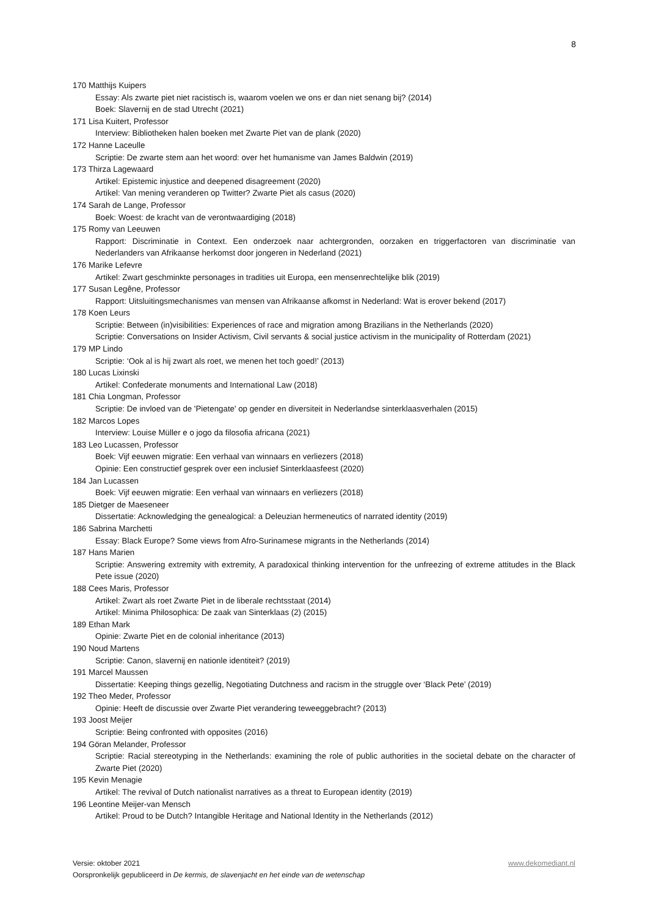8
170 Matthijs Kuipers
Essay: Als zwarte piet niet racistisch is, waarom voelen we ons er dan niet senang bij? (2014)
Boek: Slavernij en de stad Utrecht (2021)
171 Lisa Kuitert, Professor
Interview: Bibliotheken halen boeken met Zwarte Piet van de plank (2020)
172 Hanne Laceulle
Scriptie: De zwarte stem aan het woord: over het humanisme van James Baldwin (2019)
173 Thirza Lagewaard
Artikel: Epistemic injustice and deepened disagreement (2020)
Artikel: Van mening veranderen op Twitter? Zwarte Piet als casus (2020)
174 Sarah de Lange, Professor
Boek: Woest: de kracht van de verontwaardiging (2018)
175 Romy van Leeuwen
Rapport: Discriminatie in Context. Een onderzoek naar achtergronden, oorzaken en triggerfactoren van discriminatie van Nederlanders van Afrikaanse herkomst door jongeren in Nederland (2021)
176 Marike Lefevre
Artikel: Zwart geschminkte personages in tradities uit Europa, een mensenrechtelijke blik (2019)
177 Susan Legêne, Professor
Rapport: Uitsluitingsmechanismes van mensen van Afrikaanse afkomst in Nederland: Wat is erover bekend (2017)
178 Koen Leurs
Scriptie: Between (in)visibilities: Experiences of race and migration among Brazilians in the Netherlands (2020)
Scriptie: Conversations on Insider Activism, Civil servants & social justice activism in the municipality of Rotterdam (2021)
179 MP Lindo
Scriptie: ‘Ook al is hij zwart als roet, we menen het toch goed!’ (2013)
180 Lucas Lixinski
Artikel: Confederate monuments and International Law (2018)
181 Chia Longman, Professor
Scriptie: De invloed van de 'Pietengate' op gender en diversiteit in Nederlandse sinterklaasverhalen (2015)
182 Marcos Lopes
Interview: Louise Müller e o jogo da filosofia africana (2021)
183 Leo Lucassen, Professor
Boek: Vijf eeuwen migratie: Een verhaal van winnaars en verliezers (2018)
Opinie: Een constructief gesprek over een inclusief Sinterklaasfeest (2020)
184 Jan Lucassen
Boek: Vijf eeuwen migratie: Een verhaal van winnaars en verliezers (2018)
185 Dietger de Maeseneer
Dissertatie: Acknowledging the genealogical: a Deleuzian hermeneutics of narrated identity (2019)
186 Sabrina Marchetti
Essay: Black Europe? Some views from Afro-Surinamese migrants in the Netherlands (2014)
187 Hans Marien
Scriptie: Answering extremity with extremity, A paradoxical thinking intervention for the unfreezing of extreme attitudes in the Black Pete issue (2020)
188 Cees Maris, Professor
Artikel: Zwart als roet Zwarte Piet in de liberale rechtsstaat (2014)
Artikel: Minima Philosophica: De zaak van Sinterklaas (2) (2015)
189 Ethan Mark
Opinie: Zwarte Piet en de colonial inheritance (2013)
190 Noud Martens
Scriptie: Canon, slavernij en nationle identiteit? (2019)
191 Marcel Maussen
Dissertatie: Keeping things gezellig, Negotiating Dutchness and racism in the struggle over ‘Black Pete’ (2019)
192 Theo Meder, Professor
Opinie: Heeft de discussie over Zwarte Piet verandering teweeggebracht? (2013)
193 Joost Meijer
Scriptie: Being confronted with opposites (2016)
194 Göran Melander, Professor
Scriptie: Racial stereotyping in the Netherlands: examining the role of public authorities in the societal debate on the character of Zwarte Piet (2020)
195 Kevin Menagie
Artikel: The revival of Dutch nationalist narratives as a threat to European identity (2019)
196 Leontine Meijer-van Mensch
Artikel: Proud to be Dutch? Intangible Heritage and National Identity in the Netherlands (2012)
Versie: oktober 2021 www.dekomediant.nl
Oorspronkelijk gepubliceerd in De kermis, de slavenjacht en het einde van de wetenschap